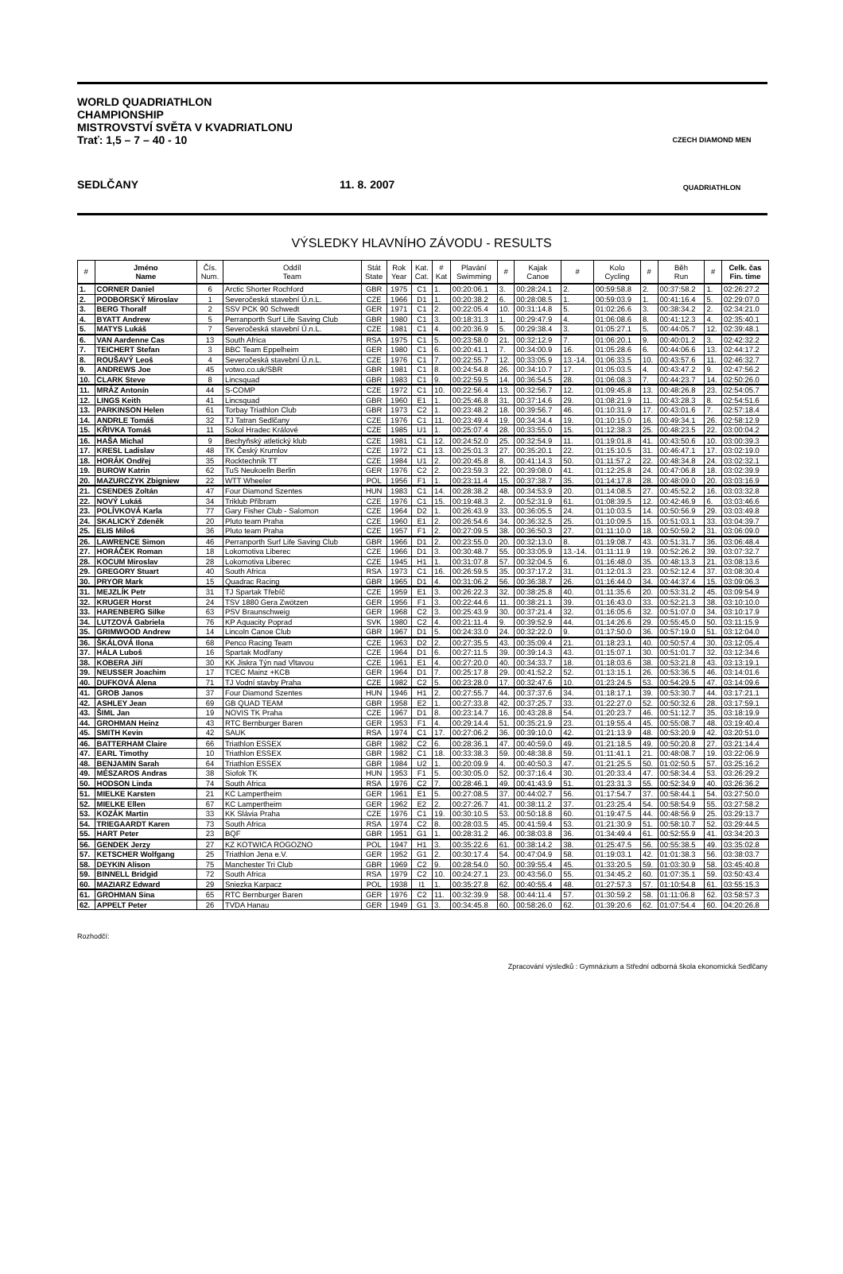WORLD QUADRIATHLON
CHAMPIONSHIP
MISTROVSTVÍ SVĚTA V KVADRIATLONU
Trať: 1,5 – 7 – 40 - 10
CZECH DIAMOND MEN
QUADRIATHLON
SEDLČANY 11. 8. 2007
VÝSLEDKY HLAVNÍHO ZÁVODU - RESULTS
| # | Jméno Name | Čís. Num. | Oddíl Team | Stát State | Rok Year | Kat. Cat. | # Kat | Plavání Swimming | # | Kajak Canoe | # | Kolo Cycling | # | Běh Run | # | Celk. čas Fin. time |
| --- | --- | --- | --- | --- | --- | --- | --- | --- | --- | --- | --- | --- | --- | --- | --- | --- |
| 1. | CORNER Daniel | 6 | Arctic Shorter Rochford | GBR | 1975 | C1 | 1. | 00:20:06.1 | 3. | 00:28:24.1 | 2. | 00:59:58.8 | 2. | 00:37:58.2 | 1. | 02:26:27.2 |
| 2. | PODBORSKÝ Miroslav | 1 | Severočeská stavební Ú.n.L. | CZE | 1966 | D1 | 1. | 00:20:38.2 | 6. | 00:28:08.5 | 1. | 00:59:03.9 | 1. | 00:41:16.4 | 5. | 02:29:07.0 |
| 3. | BERG Thoralf | 2 | SSV PCK 90 Schwedt | GER | 1971 | C1 | 2. | 00:22:05.4 | 10. | 00:31:14.8 | 5. | 01:02:26.6 | 3. | 00:38:34.2 | 2. | 02:34:21.0 |
| 4. | BYATT Andrew | 5 | Perranporth Surf Life Saving Club | GBR | 1980 | C1 | 3. | 00:18:31.3 | 1. | 00:29:47.9 | 4. | 01:06:08.6 | 8. | 00:41:12.3 | 4. | 02:35:40.1 |
| 5. | MATYS Lukáš | 7 | Severočeská stavební Ú.n.L. | CZE | 1981 | C1 | 4. | 00:20:36.9 | 5. | 00:29:38.4 | 3. | 01:05:27.1 | 5. | 00:44:05.7 | 12. | 02:39:48.1 |
| 6. | VAN Aardenne Cas | 13 | South Africa | RSA | 1975 | C1 | 5. | 00:23:58.0 | 21. | 00:32:12.9 | 7. | 01:06:20.1 | 9. | 00:40:01.2 | 3. | 02:42:32.2 |
| 7. | TEICHERT Stefan | 3 | BBC Team Eppelheim | GER | 1980 | C1 | 6. | 00:20:41.1 | 7. | 00:34:00.9 | 16. | 01:05:28.6 | 6. | 00:44:06.6 | 13. | 02:44:17.2 |
| 8. | ROUŠAVÝ Leoš | 4 | Severočeská stavební Ú.n.L. | CZE | 1976 | C1 | 7. | 00:22:55.7 | 12. | 00:33:05.9 | 13.-14. | 01:06:33.5 | 10. | 00:43:57.6 | 11. | 02:46:32.7 |
| 9. | ANDREWS Joe | 45 | votwo.co.uk/SBR | GBR | 1981 | C1 | 8. | 00:24:54.8 | 26. | 00:34:10.7 | 17. | 01:05:03.5 | 4. | 00:43:47.2 | 9. | 02:47:56.2 |
| 10. | CLARK Steve | 8 | Lincsquad | GBR | 1983 | C1 | 9. | 00:22:59.5 | 14. | 00:36:54.5 | 28. | 01:06:08.3 | 7. | 00:44:23.7 | 14. | 02:50:26.0 |
| 11. | MRÁZ Antonín | 44 | S-COMP | CZE | 1972 | C1 | 10. | 00:22:56.4 | 13. | 00:32:56.7 | 12. | 01:09:45.8 | 13. | 00:48:26.8 | 23. | 02:54:05.7 |
| 12. | LINGS Keith | 41 | Lincsquad | GBR | 1960 | E1 | 1. | 00:25:46.8 | 31. | 00:37:14.6 | 29. | 01:08:21.9 | 11. | 00:43:28.3 | 8. | 02:54:51.6 |
| 13. | PARKINSON Helen | 61 | Torbay Triathlon Club | GBR | 1973 | C2 | 1. | 00:23:48.2 | 18. | 00:39:56.7 | 46. | 01:10:31.9 | 17. | 00:43:01.6 | 7. | 02:57:18.4 |
| 14. | ANDRLE Tomáš | 32 | TJ Tatran Sedlčany | CZE | 1976 | C1 | 11. | 00:23:49.4 | 19. | 00:34:34.4 | 19. | 01:10:15.0 | 16. | 00:49:34.1 | 26. | 02:58:12.9 |
| 15. | KŘIVKA Tomáš | 11 | Sokol Hradec Králové | CZE | 1985 | U1 | 1. | 00:25:07.4 | 28. | 00:33:55.0 | 15. | 01:12:38.3 | 25. | 00:48:23.5 | 22. | 03:00:04.2 |
| 16. | HAŠA Michal | 9 | Bechyňský atletický klub | CZE | 1981 | C1 | 12. | 00:24:52.0 | 25. | 00:32:54.9 | 11. | 01:19:01.8 | 41. | 00:43:50.6 | 10. | 03:00:39.3 |
| 17. | KRESL Ladislav | 48 | TK Český Krumlov | CZE | 1972 | C1 | 13. | 00:25:01.3 | 27. | 00:35:20.1 | 22. | 01:15:10.5 | 31. | 00:46:47.1 | 17. | 03:02:19.0 |
| 18. | HORÁK Ondřej | 35 | Rocktechnik TT | CZE | 1984 | U1 | 2. | 00:20:45.8 | 8. | 00:41:14.3 | 50. | 01:11:57.2 | 22. | 00:48:34.8 | 24. | 03:02:32.1 |
| 19. | BUROW Katrin | 62 | TuS Neukoelln Berlin | GER | 1976 | C2 | 2. | 00:23:59.3 | 22. | 00:39:08.0 | 41. | 01:12:25.8 | 24. | 00:47:06.8 | 18. | 03:02:39.9 |
| 20. | MAZURCZYK Zbigniew | 22 | WTT Wheeler | POL | 1956 | F1 | 1. | 00:23:11.4 | 15. | 00:37:38.7 | 35. | 01:14:17.8 | 28. | 00:48:09.0 | 20. | 03:03:16.9 |
| 21. | CSENDES Zoltán | 47 | Four Diamond Szentes | HUN | 1983 | C1 | 14. | 00:28:38.2 | 48. | 00:34:53.9 | 20. | 01:14:08.5 | 27. | 00:45:52.2 | 16. | 03:03:32.8 |
| 22. | NOVÝ Lukáš | 34 | Triklub Příbram | CZE | 1976 | C1 | 15. | 00:19:48.3 | 2. | 00:52:31.9 | 61. | 01:08:39.5 | 12. | 00:42:46.9 | 6. | 03:03:46.6 |
| 23. | POLÍVKOVÁ Karla | 77 | Gary Fisher Club - Salomon | CZE | 1964 | D2 | 1. | 00:26:43.9 | 33. | 00:36:05.5 | 24. | 01:10:03.5 | 14. | 00:50:56.9 | 29. | 03:03:49.8 |
| 24. | SKALICKÝ Zdeněk | 20 | Pluto team Praha | CZE | 1960 | E1 | 2. | 00:26:54.6 | 34. | 00:36:32.5 | 25. | 01:10:09.5 | 15. | 00:51:03.1 | 33. | 03:04:39.7 |
| 25. | ELIS Miloš | 36 | Pluto team Praha | CZE | 1957 | F1 | 2. | 00:27:09.5 | 38. | 00:36:50.3 | 27. | 01:11:10.0 | 18. | 00:50:59.2 | 31. | 03:06:09.0 |
| 26. | LAWRENCE Simon | 46 | Perranporth Surf Life Saving Club | GBR | 1966 | D1 | 2. | 00:23:55.0 | 20. | 00:32:13.0 | 8. | 01:19:08.7 | 43. | 00:51:31.7 | 36. | 03:06:48.4 |
| 27. | HORÁČEK Roman | 18 | Lokomotiva Liberec | CZE | 1966 | D1 | 3. | 00:30:48.7 | 55. | 00:33:05.9 | 13.-14. | 01:11:11.9 | 19. | 00:52:26.2 | 39. | 03:07:32.7 |
| 28. | KOCUM Miroslav | 28 | Lokomotiva Liberec | CZE | 1945 | H1 | 1. | 00:31:07.8 | 57. | 00:32:04.5 | 6. | 01:16:48.0 | 35. | 00:48:13.3 | 21. | 03:08:13.6 |
| 29. | GREGORY Stuart | 40 | South Africa | RSA | 1973 | C1 | 16. | 00:26:59.5 | 35. | 00:37:17.2 | 31. | 01:12:01.3 | 23. | 00:52:12.4 | 37. | 03:08:30.4 |
| 30. | PRYOR Mark | 15 | Quadrac Racing | GBR | 1965 | D1 | 4. | 00:31:06.2 | 56. | 00:36:38.7 | 26. | 01:16:44.0 | 34. | 00:44:37.4 | 15. | 03:09:06.3 |
| 31. | MEJZLÍK Petr | 31 | TJ Spartak Třebíč | CZE | 1959 | E1 | 3. | 00:26:22.3 | 32. | 00:38:25.8 | 40. | 01:11:35.6 | 20. | 00:53:31.2 | 45. | 03:09:54.9 |
| 32. | KRUGER Horst | 24 | TSV 1880 Gera Zwötzen | GER | 1956 | F1 | 3. | 00:22:44.6 | 11. | 00:38:21.1 | 39. | 01:16:43.0 | 33. | 00:52:21.3 | 38. | 03:10:10.0 |
| 33. | HARENBERG Silke | 63 | PSV Braunschweig | GER | 1968 | C2 | 3. | 00:25:43.9 | 30. | 00:37:21.4 | 32. | 01:16:05.6 | 32. | 00:51:07.0 | 34. | 03:10:17.9 |
| 34. | LUTZOVÁ Gabriela | 76 | KP Aquacity Poprad | SVK | 1980 | C2 | 4. | 00:21:11.4 | 9. | 00:39:52.9 | 44. | 01:14:26.6 | 29. | 00:55:45.0 | 50. | 03:11:15.9 |
| 35. | GRIMWOOD Andrew | 14 | Lincoln Canoe Club | GBR | 1967 | D1 | 5. | 00:24:33.0 | 24. | 00:32:22.0 | 9. | 01:17:50.0 | 36. | 00:57:19.0 | 51. | 03:12:04.0 |
| 36. | ŠKÁLOVÁ Ilona | 68 | Penco Racing Team | CZE | 1963 | D2 | 2. | 00:27:35.5 | 43. | 00:35:09.4 | 21. | 01:18:23.1 | 40. | 00:50:57.4 | 30. | 03:12:05.4 |
| 37. | HÁLA Luboš | 16 | Spartak Modřany | CZE | 1964 | D1 | 6. | 00:27:11.5 | 39. | 00:39:14.3 | 43. | 01:15:07.1 | 30. | 00:51:01.7 | 32. | 03:12:34.6 |
| 38. | KOBERA Jiří | 30 | KK Jiskra Týn nad Vltavou | CZE | 1961 | E1 | 4. | 00:27:20.0 | 40. | 00:34:33.7 | 18. | 01:18:03.6 | 38. | 00:53:21.8 | 43. | 03:13:19.1 |
| 39. | NEUSSER Joachim | 17 | TCEC Mainz +KCB | GER | 1964 | D1 | 7. | 00:25:17.8 | 29. | 00:41:52.2 | 52. | 01:13:15.1 | 26. | 00:53:36.5 | 46. | 03:14:01.6 |
| 40. | DUFKOVÁ Alena | 71 | TJ Vodní stavby Praha | CZE | 1982 | C2 | 5. | 00:23:28.0 | 17. | 00:32:47.6 | 10. | 01:23:24.5 | 53. | 00:54:29.5 | 47. | 03:14:09.6 |
| 41. | GROB Janos | 37 | Four Diamond Szentes | HUN | 1946 | H1 | 2. | 00:27:55.7 | 44. | 00:37:37.6 | 34. | 01:18:17.1 | 39. | 00:53:30.7 | 44. | 03:17:21.1 |
| 42. | ASHLEY Jean | 69 | GB QUAD TEAM | GBR | 1958 | E2 | 1. | 00:27:33.8 | 42. | 00:37:25.7 | 33. | 01:22:27.0 | 52. | 00:50:32.6 | 28. | 03:17:59.1 |
| 43. | ŠIML Jan | 19 | NOVIS TK Praha | CZE | 1967 | D1 | 8. | 00:23:14.7 | 16. | 00:43:28.8 | 54. | 01:20:23.7 | 46. | 00:51:12.7 | 35. | 03:18:19.9 |
| 44. | GROHMAN Heinz | 43 | RTC Bernburger Baren | GER | 1953 | F1 | 4. | 00:29:14.4 | 51. | 00:35:21.9 | 23. | 01:19:55.4 | 45. | 00:55:08.7 | 48. | 03:19:40.4 |
| 45. | SMITH Kevin | 42 | SAUK | RSA | 1974 | C1 | 17. | 00:27:06.2 | 36. | 00:39:10.0 | 42. | 01:21:13.9 | 48. | 00:53:20.9 | 42. | 03:20:51.0 |
| 46. | BATTERHAM Claire | 66 | Triathlon ESSEX | GBR | 1982 | C2 | 6. | 00:28:36.1 | 47. | 00:40:59.0 | 49. | 01:21:18.5 | 49. | 00:50:20.8 | 27. | 03:21:14.4 |
| 47. | EARL Timothy | 10 | Triathlon ESSEX | GBR | 1982 | C1 | 18. | 00:33:38.3 | 59. | 00:48:38.8 | 59. | 01:11:41.1 | 21. | 00:48:08.7 | 19. | 03:22:06.9 |
| 48. | BENJAMIN Sarah | 64 | Triathlon ESSEX | GBR | 1984 | U2 | 1. | 00:20:09.9 | 4. | 00:40:50.3 | 47. | 01:21:25.5 | 50. | 01:02:50.5 | 57. | 03:25:16.2 |
| 49. | MÉSZAROS Andras | 38 | Siofok TK | HUN | 1953 | F1 | 5. | 00:30:05.0 | 52. | 00:37:16.4 | 30. | 01:20:33.4 | 47. | 00:58:34.4 | 53. | 03:26:29.2 |
| 50. | HODSON Linda | 74 | South Africa | RSA | 1976 | C2 | 7. | 00:28:46.1 | 49. | 00:41:43.9 | 51. | 01:23:31.3 | 55. | 00:52:34.9 | 40. | 03:26:36.2 |
| 51. | MIELKE Karsten | 21 | KC Lampertheim | GER | 1961 | E1 | 5. | 00:27:08.5 | 37. | 00:44:02.7 | 56. | 01:17:54.7 | 37. | 00:58:44.1 | 54. | 03:27:50.0 |
| 52. | MIELKE Ellen | 67 | KC Lampertheim | GER | 1962 | E2 | 2. | 00:27:26.7 | 41. | 00:38:11.2 | 37. | 01:23:25.4 | 54. | 00:58:54.9 | 55. | 03:27:58.2 |
| 53. | KOZÁK Martin | 33 | KK Slávia Praha | CZE | 1976 | C1 | 19. | 00:30:10.5 | 53. | 00:50:18.8 | 60. | 01:19:47.5 | 44. | 00:48:56.9 | 25. | 03:29:13.7 |
| 54. | TRIEGAARDT Karen | 73 | South Africa | RSA | 1974 | C2 | 8. | 00:28:03.5 | 45. | 00:41:59.4 | 53. | 01:21:30.9 | 51. | 00:58:10.7 | 52. | 03:29:44.5 |
| 55. | HART Peter | 23 | BQF | GBR | 1951 | G1 | 1. | 00:28:31.2 | 46. | 00:38:03.8 | 36. | 01:34:49.4 | 61. | 00:52:55.9 | 41. | 03:34:20.3 |
| 56. | GENDEK Jerzy | 27 | KZ KOTWICA ROGOZNO | POL | 1947 | H1 | 3. | 00:35:22.6 | 61. | 00:38:14.2 | 38. | 01:25:47.5 | 56. | 00:55:38.5 | 49. | 03:35:02.8 |
| 57. | KETSCHER Wolfgang | 25 | Triathlon Jena e.V. | GER | 1952 | G1 | 2. | 00:30:17.4 | 54. | 00:47:04.9 | 58. | 01:19:03.1 | 42. | 01:01:38.3 | 56. | 03:38:03.7 |
| 58. | DEYKIN Alison | 75 | Manchester Tri Club | GBR | 1969 | C2 | 9. | 00:28:54.0 | 50. | 00:39:55.4 | 45. | 01:33:20.5 | 59. | 01:03:30.9 | 58. | 03:45:40.8 |
| 59. | BINNELL Bridgid | 72 | South Africa | RSA | 1979 | C2 | 10. | 00:24:27.1 | 23. | 00:43:56.0 | 55. | 01:34:45.2 | 60. | 01:07:35.1 | 59. | 03:50:43.4 |
| 60. | MAZIARZ Edward | 29 | Sniezka Karpacz | POL | 1938 | I1 | 1. | 00:35:27.8 | 62. | 00:40:55.4 | 48. | 01:27:57.3 | 57. | 01:10:54.8 | 61. | 03:55:15.3 |
| 61. | GROHMAN Sina | 65 | RTC Bernburger Baren | GER | 1976 | C2 | 11. | 00:32:39.9 | 58. | 00:44:11.4 | 57. | 01:30:59.2 | 58. | 01:11:06.8 | 62. | 03:58:57.3 |
| 62. | APPELT Peter | 26 | TVDA Hanau | GER | 1949 | G1 | 3. | 00:34:45.8 | 60. | 00:58:26.0 | 62. | 01:39:20.6 | 62. | 01:07:54.4 | 60. | 04:20:26.8 |
Rozhodčí:
Zpracování výsledků : Gymnázium a Střední odborná škola ekonomická Sedlčany